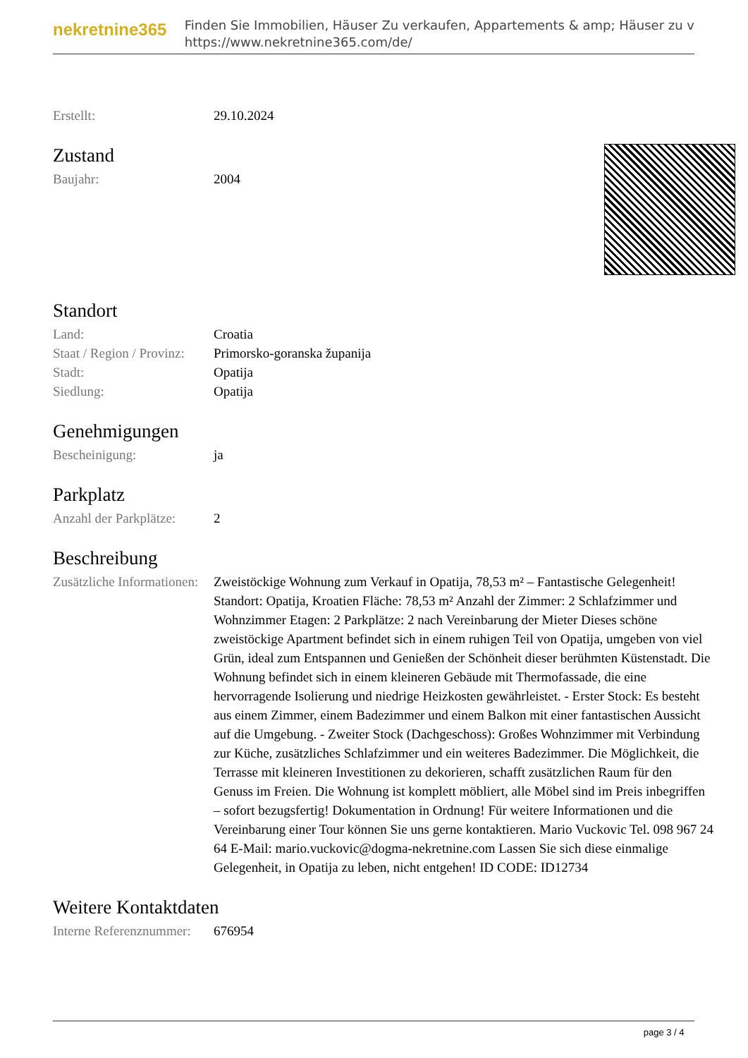nekretnine365
Finden Sie Immobilien, Häuser Zu verkaufen, Appartements & amp; Häuser zu v
https://www.nekretnine365.com/de/
| Erstellt: | 29.10.2024 |
Zustand
| Baujahr: | 2004 |
Standort
| Land: | Croatia |
| Staat / Region / Provinz: | Primorsko-goranska županija |
| Stadt: | Opatija |
| Siedlung: | Opatija |
Genehmigungen
| Bescheinigung: | ja |
Parkplatz
| Anzahl der Parkplätze: | 2 |
Beschreibung
| Zusätzliche Informationen: | Zweistöckige Wohnung zum Verkauf in Opatija, 78,53 m² – Fantastische Gelegenheit! Standort: Opatija, Kroatien Fläche: 78,53 m² Anzahl der Zimmer: 2 Schlafzimmer und Wohnzimmer Etagen: 2 Parkplätze: 2 nach Vereinbarung der Mieter Dieses schöne zweistöckige Apartment befindet sich in einem ruhigen Teil von Opatija, umgeben von viel Grün, ideal zum Entspannen und Genießen der Schönheit dieser berühmten Küstenstadt. Die Wohnung befindet sich in einem kleineren Gebäude mit Thermofassade, die eine hervorragende Isolierung und niedrige Heizkosten gewährleistet. - Erster Stock: Es besteht aus einem Zimmer, einem Badezimmer und einem Balkon mit einer fantastischen Aussicht auf die Umgebung. - Zweiter Stock (Dachgeschoss): Großes Wohnzimmer mit Verbindung zur Küche, zusätzliches Schlafzimmer und ein weiteres Badezimmer. Die Möglichkeit, die Terrasse mit kleineren Investitionen zu dekorieren, schafft zusätzlichen Raum für den Genuss im Freien. Die Wohnung ist komplett möbliert, alle Möbel sind im Preis inbegriffen – sofort bezugsfertig! Dokumentation in Ordnung! Für weitere Informationen und die Vereinbarung einer Tour können Sie uns gerne kontaktieren. Mario Vuckovic Tel. 098 967 24 64 E-Mail: mario.vuckovic@dogma-nekretnine.com Lassen Sie sich diese einmalige Gelegenheit, in Opatija zu leben, nicht entgehen! ID CODE: ID12734 |
Weitere Kontaktdaten
| Interne Referenznummer: | 676954 |
page 3 / 4